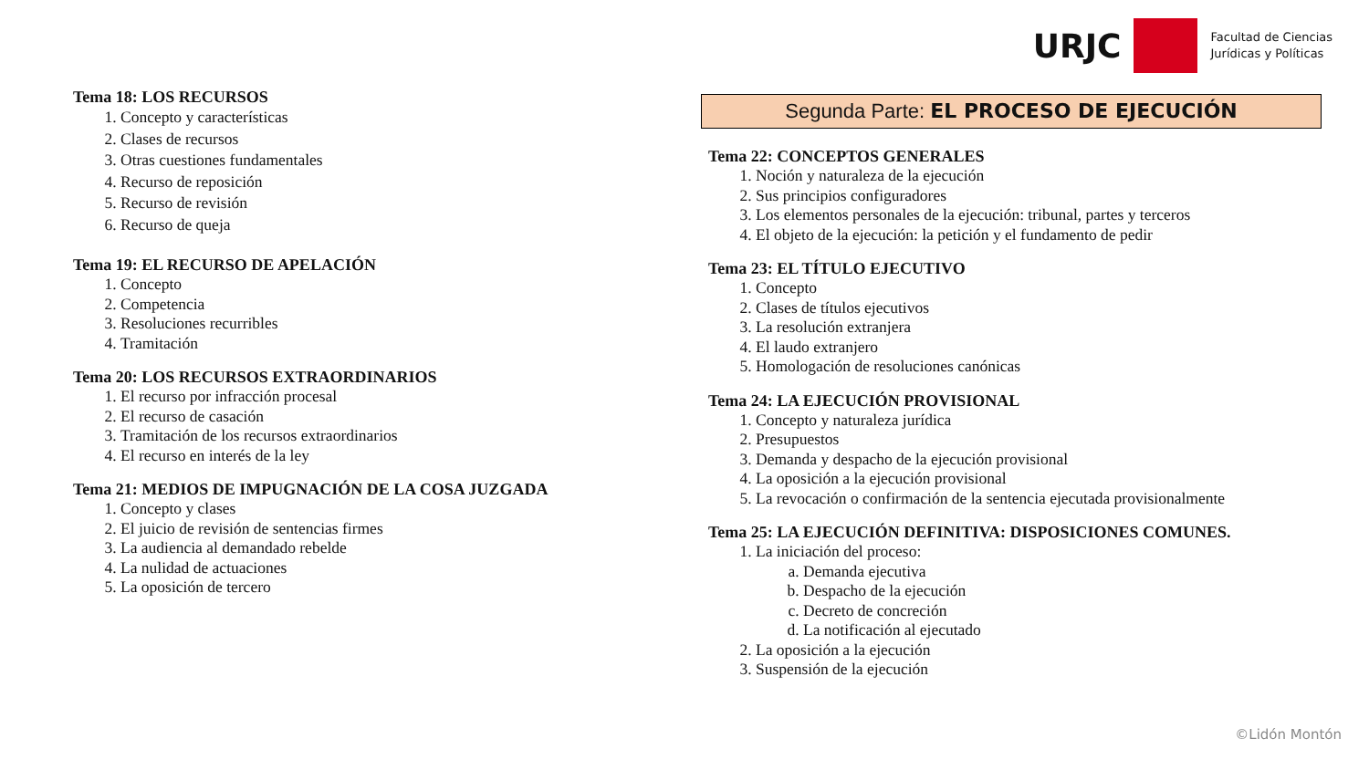URJC
Facultad de Ciencias
Jurídicas y Políticas
Tema 18: LOS RECURSOS
1. Concepto y características
2. Clases de recursos
3. Otras cuestiones fundamentales
4. Recurso de reposición
5. Recurso de revisión
6. Recurso de queja
Tema 19: EL RECURSO DE APELACIÓN
1. Concepto
2. Competencia
3. Resoluciones recurribles
4. Tramitación
Tema 20: LOS RECURSOS EXTRAORDINARIOS
1. El recurso por infracción procesal
2. El recurso de casación
3. Tramitación de los recursos extraordinarios
4. El recurso en interés de la ley
Tema 21: MEDIOS DE IMPUGNACIÓN DE LA COSA JUZGADA
1. Concepto y clases
2. El juicio de revisión de sentencias firmes
3. La audiencia al demandado rebelde
4. La nulidad de actuaciones
5. La oposición de tercero
Segunda Parte: EL PROCESO DE EJECUCIÓN
Tema 22: CONCEPTOS GENERALES
1. Noción y naturaleza de la ejecución
2. Sus principios configuradores
3. Los elementos personales de la ejecución: tribunal, partes y terceros
4. El objeto de la ejecución: la petición y el fundamento de pedir
Tema 23: EL TÍTULO EJECUTIVO
1. Concepto
2. Clases de títulos ejecutivos
3. La resolución extranjera
4. El laudo extranjero
5. Homologación de resoluciones canónicas
Tema 24: LA EJECUCIÓN PROVISIONAL
1. Concepto y naturaleza jurídica
2. Presupuestos
3. Demanda y despacho de la ejecución provisional
4. La oposición a la ejecución provisional
5. La revocación o confirmación de la sentencia ejecutada provisionalmente
Tema 25: LA EJECUCIÓN DEFINITIVA: DISPOSICIONES COMUNES.
1. La iniciación del proceso:
a. Demanda ejecutiva
b. Despacho de la ejecución
c. Decreto de concreción
d. La notificación al ejecutado
2. La oposición a la ejecución
3. Suspensión de la ejecución
©Lidón Montón